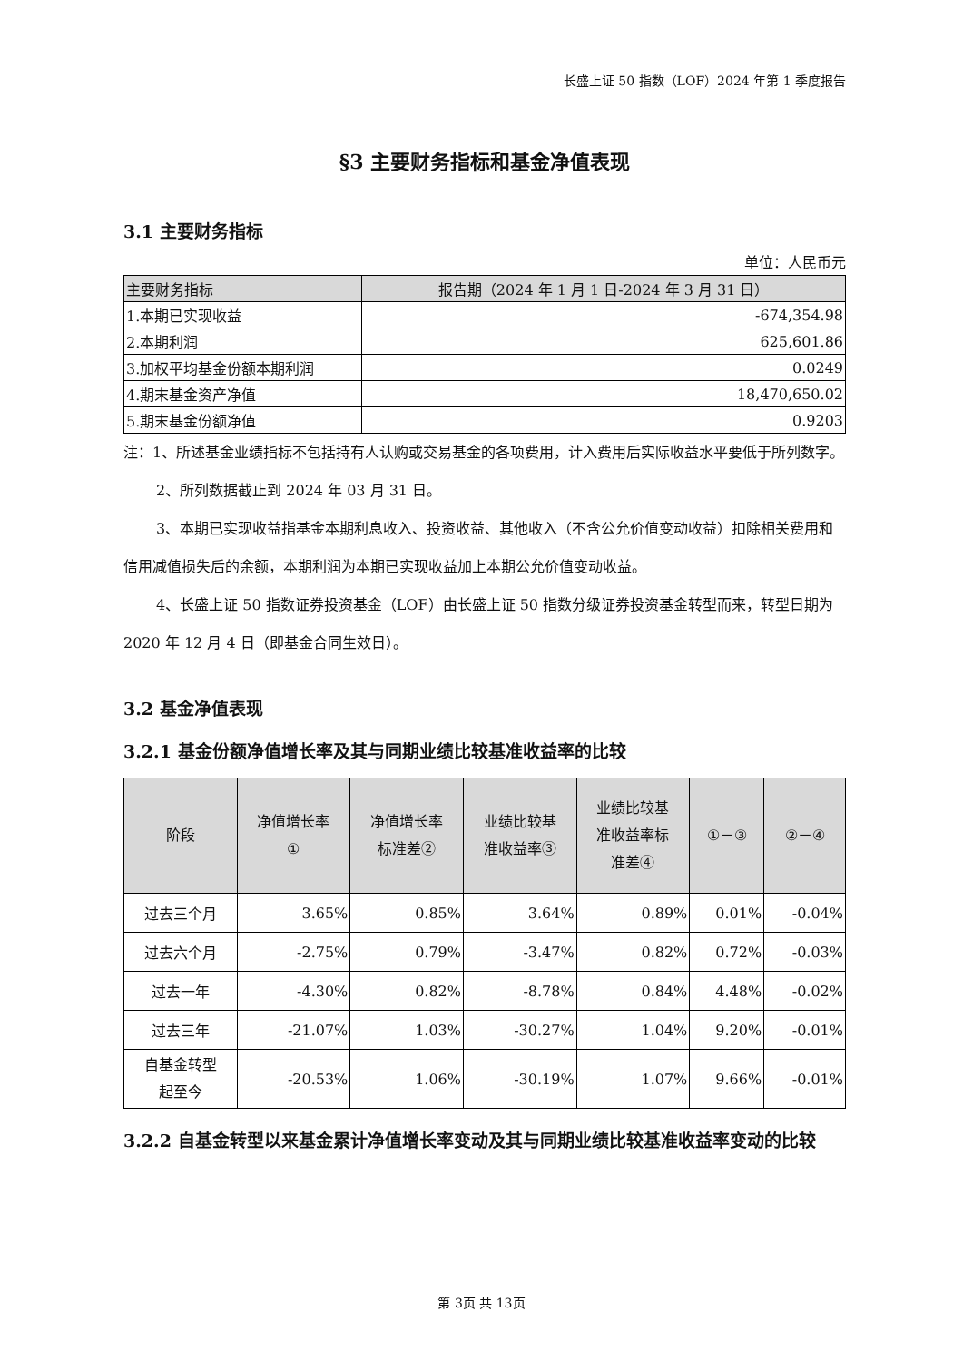长盛上证 50 指数（LOF）2024 年第 1 季度报告
§3 主要财务指标和基金净值表现
3.1 主要财务指标
单位：人民币元
| 主要财务指标 | 报告期（2024 年 1 月 1 日-2024 年 3 月 31 日） |
| 1.本期已实现收益 | -674,354.98 |
| 2.本期利润 | 625,601.86 |
| 3.加权平均基金份额本期利润 | 0.0249 |
| 4.期末基金资产净值 | 18,470,650.02 |
| 5.期末基金份额净值 | 0.9203 |
注：1、所述基金业绩指标不包括持有人认购或交易基金的各项费用，计入费用后实际收益水平要低于所列数字。
2、所列数据截止到 2024 年 03 月 31 日。
3、本期已实现收益指基金本期利息收入、投资收益、其他收入（不含公允价值变动收益）扣除相关费用和信用减值损失后的余额，本期利润为本期已实现收益加上本期公允价值变动收益。
4、长盛上证 50 指数证券投资基金（LOF）由长盛上证 50 指数分级证券投资基金转型而来，转型日期为 2020 年 12 月 4 日（即基金合同生效日）。
3.2 基金净值表现
3.2.1 基金份额净值增长率及其与同期业绩比较基准收益率的比较
| 阶段 | 净值增长率 ① | 净值增长率 标准差② | 业绩比较基 准收益率③ | 业绩比较基 准收益率标 准差④ | ①－③ | ②－④ |
| --- | --- | --- | --- | --- | --- | --- |
| 过去三个月 | 3.65% | 0.85% | 3.64% | 0.89% | 0.01% | -0.04% |
| 过去六个月 | -2.75% | 0.79% | -3.47% | 0.82% | 0.72% | -0.03% |
| 过去一年 | -4.30% | 0.82% | -8.78% | 0.84% | 4.48% | -0.02% |
| 过去三年 | -21.07% | 1.03% | -30.27% | 1.04% | 9.20% | -0.01% |
| 自基金转型 起至今 | -20.53% | 1.06% | -30.19% | 1.07% | 9.66% | -0.01% |
3.2.2 自基金转型以来基金累计净值增长率变动及其与同期业绩比较基准收益率变动的比较
第 3页 共 13页